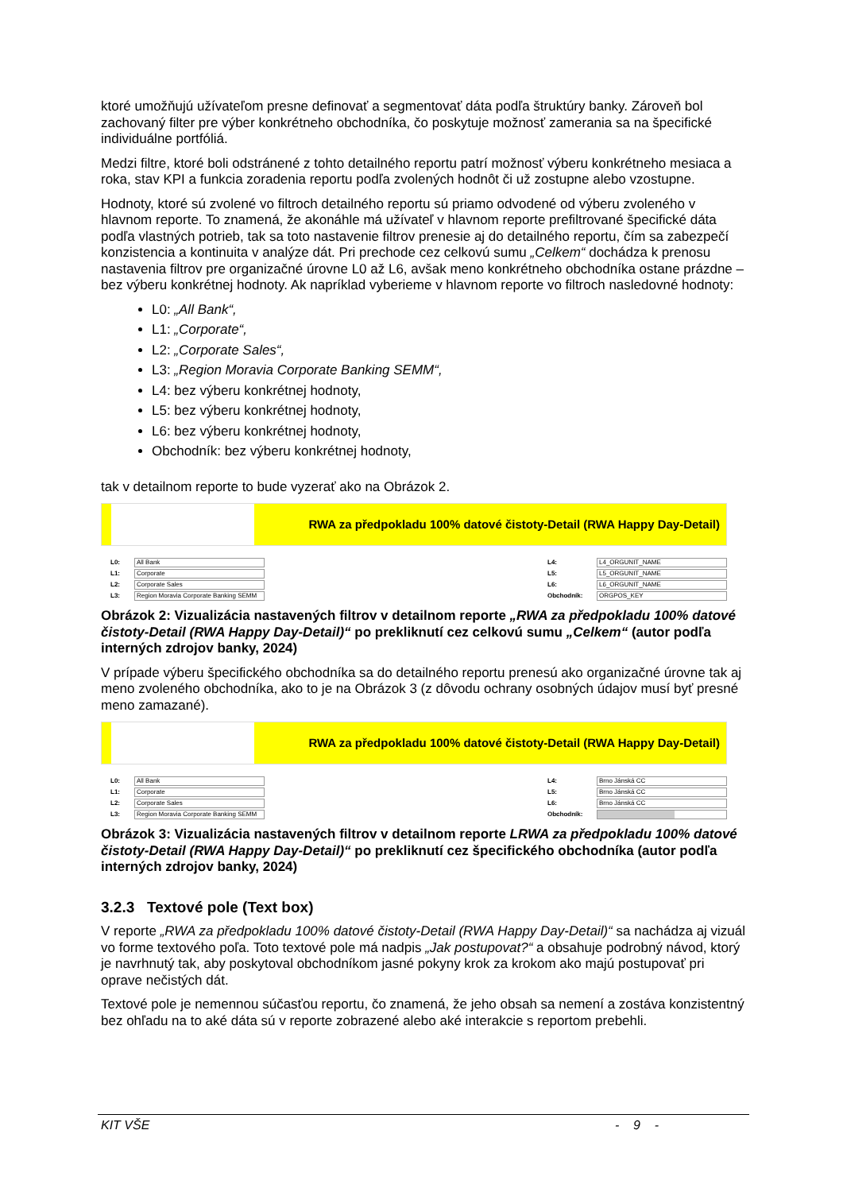ktoré umožňujú užívateľom presne definovať a segmentovať dáta podľa štruktúry banky. Zároveň bol zachovaný filter pre výber konkrétneho obchodníka, čo poskytuje možnosť zamerania sa na špecifické individuálne portfóliá.
Medzi filtre, ktoré boli odstránené z tohto detailného reportu patrí možnosť výberu konkrétneho mesiaca a roka, stav KPI a funkcia zoradenia reportu podľa zvolených hodnôt či už zostupne alebo vzostupne.
Hodnoty, ktoré sú zvolené vo filtroch detailného reportu sú priamo odvodené od výberu zvoleného v hlavnom reporte. To znamená, že akonáhle má užívateľ v hlavnom reporte prefiltrované špecifické dáta podľa vlastných potrieb, tak sa toto nastavenie filtrov prenesie aj do detailného reportu, čím sa zabezpečí konzistencia a kontinuita v analýze dát. Pri prechode cez celkovú sumu „Celkem“ dochádza k prenosu nastavenia filtrov pre organizačné úrovne L0 až L6, avšak meno konkrétneho obchodníka ostane prázdne – bez výberu konkrétnej hodnoty. Ak napríklad vyberieme v hlavnom reporte vo filtroch nasledovné hodnoty:
L0: „All Bank“,
L1: „Corporate“,
L2: „Corporate Sales“,
L3: „Region Moravia Corporate Banking SEMM“,
L4: bez výberu konkrétnej hodnoty,
L5: bez výberu konkrétnej hodnoty,
L6: bez výberu konkrétnej hodnoty,
Obchodník: bez výberu konkrétnej hodnoty,
tak v detailnom reporte to bude vyzerať ako na Obrázok 2.
RWA za předpokladu 100% datové čistoty-Detail (RWA Happy Day-Detail)
L0: All Bank
L1: Corporate
L2: Corporate Sales
L3: Region Moravia Corporate Banking SEMM
L4: L4_ORGUNIT_NAME
L5: L5_ORGUNIT_NAME
L6: L6_ORGUNIT_NAME
Obchodník: ORGPOS_KEY
Obrázok 2: Vizualizácia nastavených filtrov v detailnom reporte „RWA za předpokladu 100% datové čistoty-Detail (RWA Happy Day-Detail)“ po prekliknutí cez celkovú sumu „Celkem“ (autor podľa interných zdrojov banky, 2024)
V prípade výberu špecifického obchodníka sa do detailného reportu prenesú ako organizačné úrovne tak aj meno zvoleného obchodníka, ako to je na Obrázok 3 (z dôvodu ochrany osobných údajov musí byť presné meno zamazané).
RWA za předpokladu 100% datové čistoty-Detail (RWA Happy Day-Detail)
L0: All Bank
L1: Corporate
L2: Corporate Sales
L3: Region Moravia Corporate Banking SEMM
L4: Brno Jánská CC
L5: Brno Jánská CC
L6: Brno Jánská CC
Obchodník:
Obrázok 3: Vizualizácia nastavených filtrov v detailnom reporte LRWA za předpokladu 100% datové čistoty-Detail (RWA Happy Day-Detail)“ po prekliknutí cez špecifického obchodníka (autor podľa interných zdrojov banky, 2024)
3.2.3 Textové pole (Text box)
V reporte „RWA za předpokladu 100% datové čistoty-Detail (RWA Happy Day-Detail)“ sa nachádza aj vizuál vo forme textového poľa. Toto textové pole má nadpis „Jak postupovat?“ a obsahuje podrobný návod, ktorý je navrhnutý tak, aby poskytoval obchodníkom jasné pokyny krok za krokom ako majú postupovať pri oprave nečistých dát.
Textové pole je nemennou súčasťou reportu, čo znamená, že jeho obsah sa nemení a zostáva konzistentný bez ohľadu na to aké dáta sú v reporte zobrazené alebo aké interakcie s reportom prebehli.
KIT VŠE - 9 -